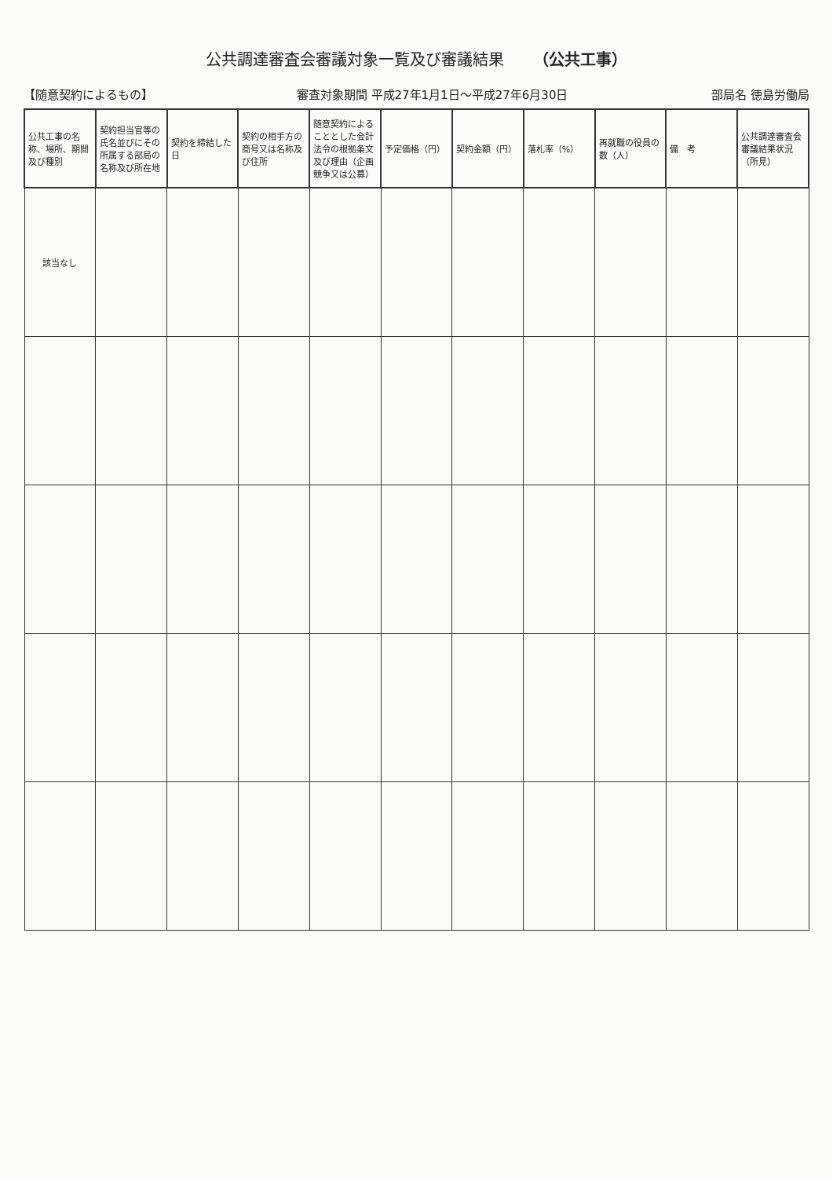公共調達審査会審議対象一覧及び審議結果 （公共工事）
【随意契約によるもの】 審査対象期間 平成27年1月1日～平成27年6月30日 部局名 徳島労働局
| 公共工事の名称、場所、期間及び種別 | 契約担当官等の氏名並びにその所属する部局の名称及び所在地 | 契約を締結した日 | 契約の相手方の商号又は名称及び住所 | 随意契約によることとした会計法令の根拠条文及び理由（企画競争又は公募） | 予定価格（円） | 契約金額（円） | 落札率（%） | 再就職の役員の数（人） | 備 考 | 公共調達審査会審議結果状況（所見） |
| --- | --- | --- | --- | --- | --- | --- | --- | --- | --- | --- |
| 該当なし | | | | | | | | | | |